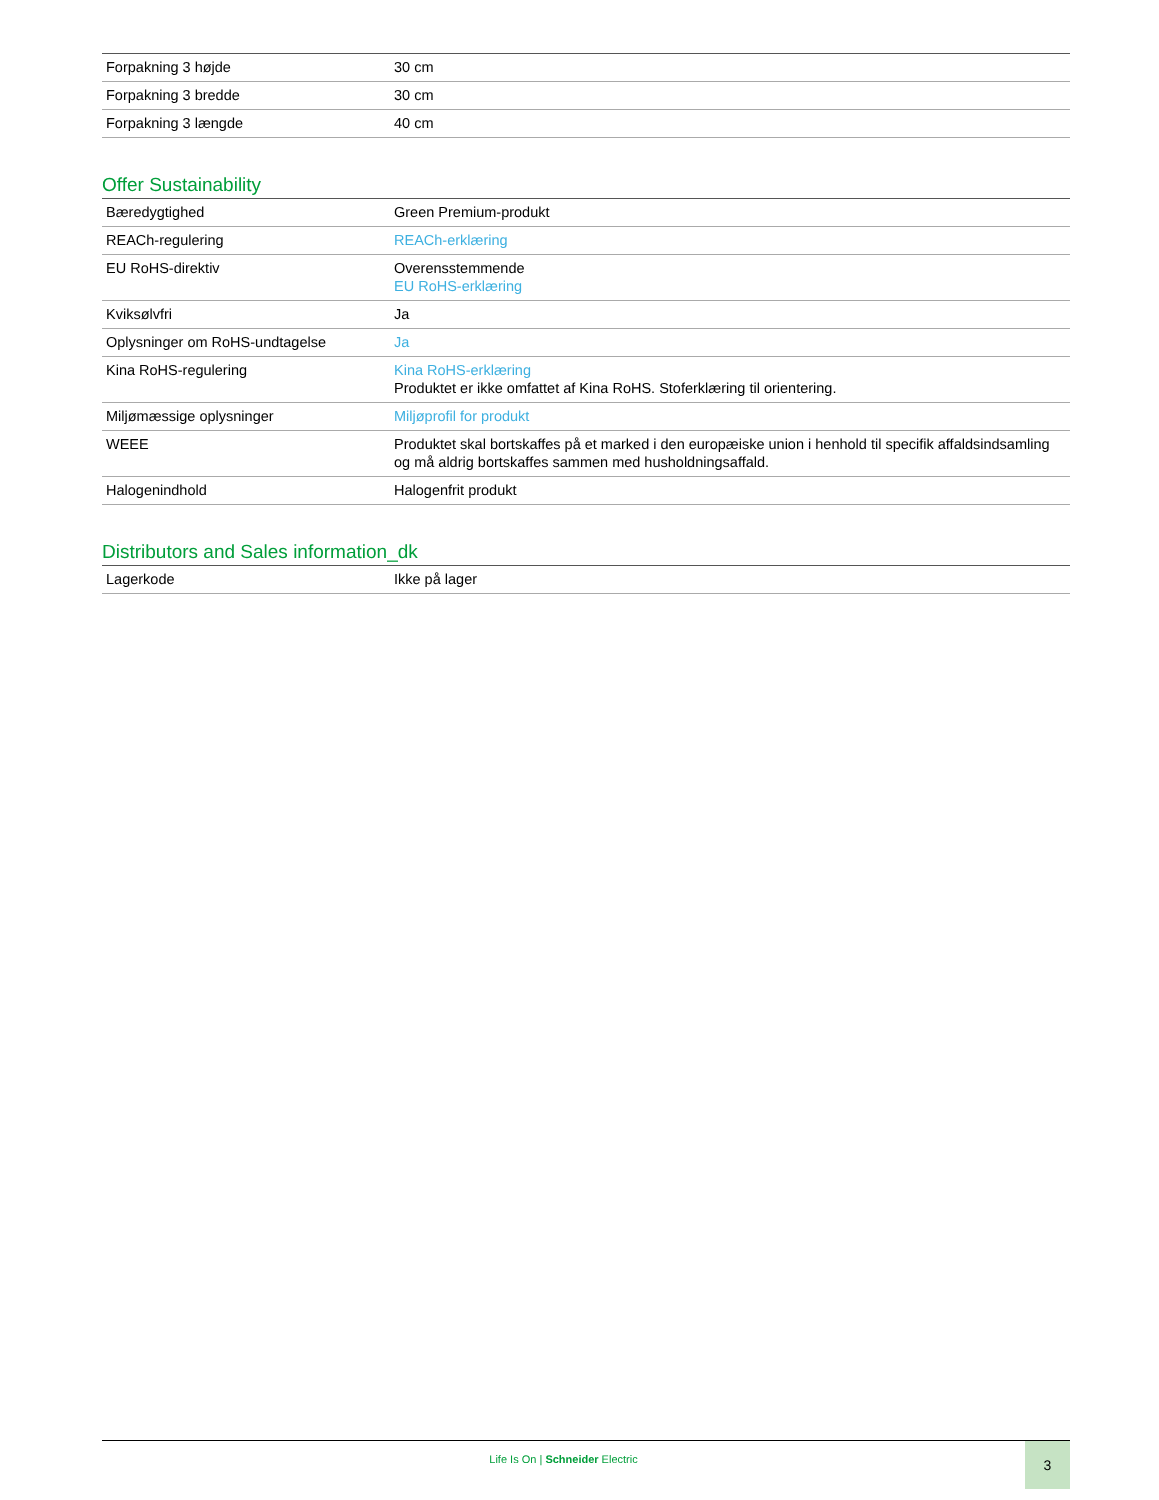| Forpakning 3 højde | 30 cm |
| Forpakning 3 bredde | 30 cm |
| Forpakning 3 længde | 40 cm |
Offer Sustainability
| Bæredygtighed | Green Premium-produkt |
| REACh-regulering | REACh-erklæring |
| EU RoHS-direktiv | Overensstemmende EU RoHS-erklæring |
| Kviksølvfri | Ja |
| Oplysninger om RoHS-undtagelse | Ja |
| Kina RoHS-regulering | Kina RoHS-erklæring Produktet er ikke omfattet af Kina RoHS. Stoferklæring til orientering. |
| Miljømæssige oplysninger | Miljøprofil for produkt |
| WEEE | Produktet skal bortskaffes på et marked i den europæiske union i henhold til specifik affaldsindsamling og må aldrig bortskaffes sammen med husholdningsaffald. |
| Halogenindhold | Halogenfrit produkt |
Distributors and Sales information_dk
| Lagerkode | Ikke på lager |
Life Is On | Schneider Electric
3